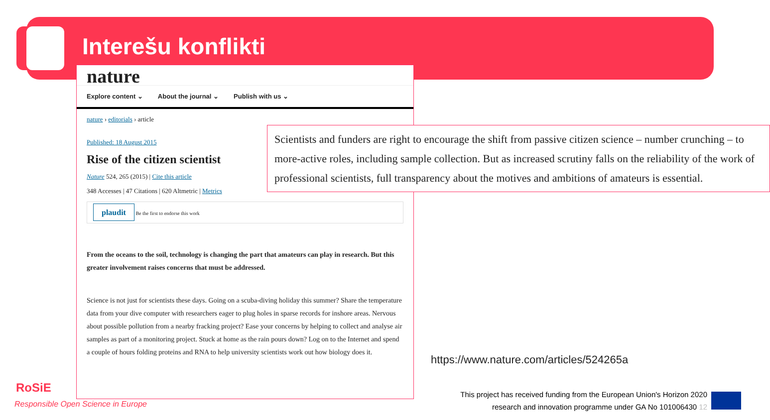Interešu konflikti
nature
Explore content ⌄ About the journal ⌄ Publish with us ⌄
nature › editorials › article
Published: 18 August 2015
Rise of the citizen scientist
Nature 524, 265 (2015) | Cite this article
348 Accesses | 47 Citations | 620 Altmetric | Metrics
plaudit Be the first to endorse this work
From the oceans to the soil, technology is changing the part that amateurs can play in research. But this greater involvement raises concerns that must be addressed.
Science is not just for scientists these days. Going on a scuba-diving holiday this summer? Share the temperature data from your dive computer with researchers eager to plug holes in sparse records for inshore areas. Nervous about possible pollution from a nearby fracking project? Ease your concerns by helping to collect and analyse air samples as part of a monitoring project. Stuck at home as the rain pours down? Log on to the Internet and spend a couple of hours folding proteins and RNA to help university scientists work out how biology does it.
Scientists and funders are right to encourage the shift from passive citizen science – number crunching – to more-active roles, including sample collection. But as increased scrutiny falls on the reliability of the work of professional scientists, full transparency about the motives and ambitions of amateurs is essential.
https://www.nature.com/articles/524265a
This project has received funding from the European Union's Horizon 2020 research and innovation programme under GA No 101006430 12
RoSiE
Responsible Open Science in Europe